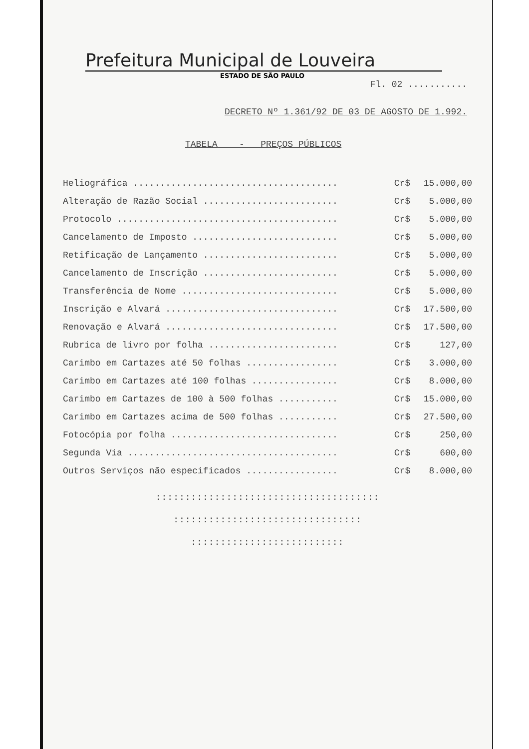Prefeitura Municipal de Louveira
ESTADO DE SÃO PAULO
Fl. 02 ...........
DECRETO Nº 1.361/92 DE 03 DE AGOSTO DE 1.992.
TABELA - PREÇOS PÚBLICOS
| Heliográfica ...................................... | Cr$ | 15.000,00 |
| Alteração de Razão Social ......................... | Cr$ | 5.000,00 |
| Protocolo ......................................... | Cr$ | 5.000,00 |
| Cancelamento de Imposto ........................... | Cr$ | 5.000,00 |
| Retificação de Lançamento ......................... | Cr$ | 5.000,00 |
| Cancelamento de Inscrição ......................... | Cr$ | 5.000,00 |
| Transferência de Nome ............................. | Cr$ | 5.000,00 |
| Inscrição e Alvará ................................ | Cr$ | 17.500,00 |
| Renovação e Alvará ................................ | Cr$ | 17.500,00 |
| Rubrica de livro por folha ........................ | Cr$ | 127,00 |
| Carimbo em Cartazes até 50 folhas ................. | Cr$ | 3.000,00 |
| Carimbo em Cartazes até 100 folhas ................ | Cr$ | 8.000,00 |
| Carimbo em Cartazes de 100 à 500 folhas ........... | Cr$ | 15.000,00 |
| Carimbo em Cartazes acima de 500 folhas ........... | Cr$ | 27.500,00 |
| Fotocópia por folha ............................... | Cr$ | 250,00 |
| Segunda Via ....................................... | Cr$ | 600,00 |
| Outros Serviços não especificados ................. | Cr$ | 8.000,00 |
::::::::::::::::::::::::::::::::::::::
::::::::::::::::::::::::::::::::
::::::::::::::::::::::::::